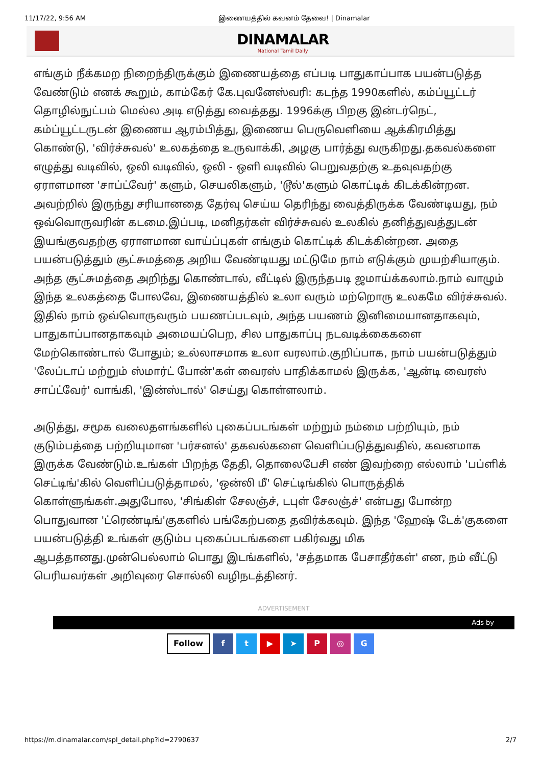11/17/22, 9:56 AM இணையத்தில் கவனம் தேவை! | Dinamalar
DINAMALAR
National Tamil Daily
எங்கும் நீக்கமற நிறைந்திருக்கும் இணையத்தை எப்படி பாதுகாப்பாக பயன்படுத்த வேண்டும் எனக் கூறும், காம்கேர் கே.புவனேஸ்வரி: கடந்த 1990களில், கம்ப்யூட்டர் தொழில்நுட்பம் மெல்ல அடி எடுத்து வைத்தது. 1996க்கு பிறகு இன்டர்நெட், கம்ப்யூட்டருடன் இணைய ஆரம்பித்து, இணைய பெருவெளியை ஆக்கிரமித்து கொண்டு, 'விர்ச்சுவல்' உலகத்தை உருவாக்கி, அழகு பார்த்து வருகிறது.தகவல்களை எழுத்து வடிவில், ஒலி வடிவில், ஒலி - ஒளி வடிவில் பெறுவதற்கு உதவுவதற்கு ஏராளமான 'சாப்ட்வேர்' களும், செயலிகளும், 'டூல்'களும் கொட்டிக் கிடக்கின்றன. அவற்றில் இருந்து சரியானதை தேர்வு செய்ய தெரிந்து வைத்திருக்க வேண்டியது, நம் ஒவ்வொருவரின் கடமை.இப்படி, மனிதர்கள் விர்ச்சுவல் உலகில் தனித்துவத்துடன் இயங்குவதற்கு ஏராளமான வாய்ப்புகள் எங்கும் கொட்டிக் கிடக்கின்றன. அதை பயன்படுத்தும் சூட்சுமத்தை அறிய வேண்டியது மட்டுமே நாம் எடுக்கும் முயற்சியாகும். அந்த சூட்சுமத்தை அறிந்து கொண்டால், வீட்டில் இருந்தபடி ஜமாய்க்கலாம்.நாம் வாழும் இந்த உலகத்தை போலவே, இணையத்தில் உலா வரும் மற்றொரு உலகமே விர்ச்சுவல். இதில் நாம் ஒவ்வொருவரும் பயணப்படவும், அந்த பயணம் இனிமையானதாகவும், பாதுகாப்பானதாகவும் அமையப்பெற, சில பாதுகாப்பு நடவடிக்கைகளை மேற்கொண்டால் போதும்; உல்லாசமாக உலா வரலாம்.குறிப்பாக, நாம் பயன்படுத்தும் 'லேப்டாப் மற்றும் ஸ்மார்ட் போன்'கள் வைரஸ் பாதிக்காமல் இருக்க, 'ஆன்டி வைரஸ் சாப்ட்வேர்' வாங்கி, 'இன்ஸ்டால்' செய்து கொள்ளலாம்.
அடுத்து, சமூக வலைதளங்களில் புகைப்படங்கள் மற்றும் நம்மை பற்றியும், நம் குடும்பத்தை பற்றியுமான 'பர்சனல்' தகவல்களை வெளிப்படுத்துவதில், கவனமாக இருக்க வேண்டும்.உங்கள் பிறந்த தேதி, தொலைபேசி எண் இவற்றை எல்லாம் 'பப்ளிக் செட்டிங்'கில் வெளிப்படுத்தாமல், 'ஒன்லி மீ' செட்டிங்கில் பொருத்திக் கொள்ளுங்கள்.அதுபோல, 'சிங்கிள் சேலஞ்ச், டபுள் சேலஞ்ச்' என்பது போன்ற பொதுவான 'ட்ரெண்டிங்'குகளில் பங்கேற்பதை தவிர்க்கவும். இந்த 'ஹேஷ் டேக்'குகளை பயன்படுத்தி உங்கள் குடும்ப புகைப்படங்களை பகிர்வது மிக ஆபத்தானது.முன்பெல்லாம் பொது இடங்களில், 'சத்தமாக பேசாதீர்கள்' என, நம் வீட்டு பெரியவர்கள் அறிவுரை சொல்லி வழிநடத்தினர்.
ADVERTISEMENT
Ads by
Follow ft ▶ ➤ P ◎ G
https://m.dinamalar.com/spl_detail.php?id=2790637 2/7